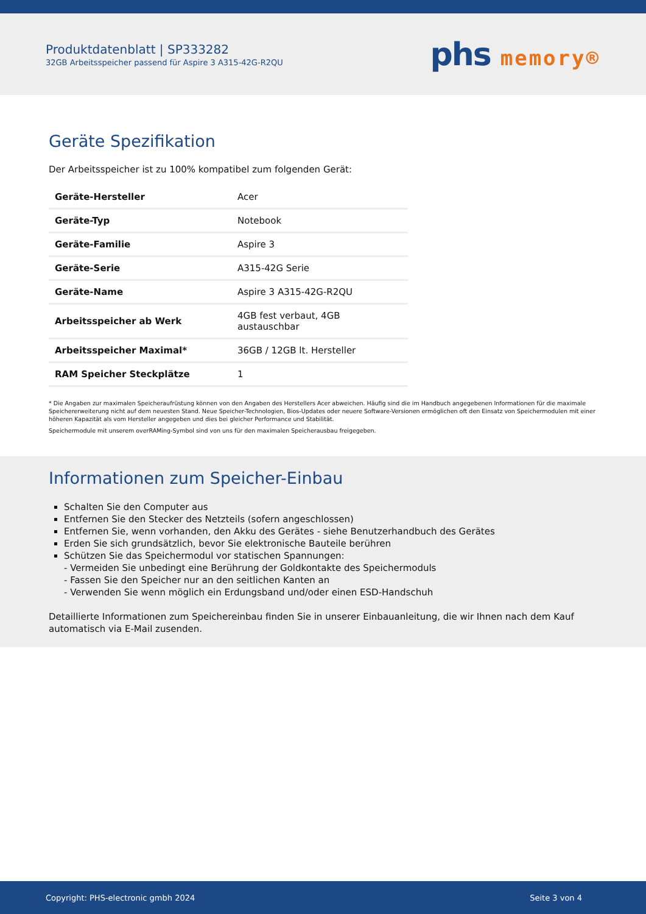Produktdatenblatt | SP333282
32GB Arbeitsspeicher passend für Aspire 3 A315-42G-R2QU
phs memory®
Geräte Spezifikation
Der Arbeitsspeicher ist zu 100% kompatibel zum folgenden Gerät:
| Geräte-Hersteller | Acer |
| Geräte-Typ | Notebook |
| Geräte-Familie | Aspire 3 |
| Geräte-Serie | A315-42G Serie |
| Geräte-Name | Aspire 3 A315-42G-R2QU |
| Arbeitsspeicher ab Werk | 4GB fest verbaut, 4GB austauschbar |
| Arbeitsspeicher Maximal* | 36GB / 12GB lt. Hersteller |
| RAM Speicher Steckplätze | 1 |
* Die Angaben zur maximalen Speicheraufrüstung können von den Angaben des Herstellers Acer abweichen. Häufig sind die im Handbuch angegebenen Informationen für die maximale Speichererweiterung nicht auf dem neuesten Stand. Neue Speicher-Technologien, Bios-Updates oder neuere Software-Versionen ermöglichen oft den Einsatz von Speichermodulen mit einer höheren Kapazität als vom Hersteller angegeben und dies bei gleicher Performance und Stabilität.
Speichermodule mit unserem overRAMing-Symbol sind von uns für den maximalen Speicherausbau freigegeben.
Informationen zum Speicher-Einbau
Schalten Sie den Computer aus
Entfernen Sie den Stecker des Netzteils (sofern angeschlossen)
Entfernen Sie, wenn vorhanden, den Akku des Gerätes - siehe Benutzerhandbuch des Gerätes
Erden Sie sich grundsätzlich, bevor Sie elektronische Bauteile berühren
Schützen Sie das Speichermodul vor statischen Spannungen:
- Vermeiden Sie unbedingt eine Berührung der Goldkontakte des Speichermoduls
- Fassen Sie den Speicher nur an den seitlichen Kanten an
- Verwenden Sie wenn möglich ein Erdungsband und/oder einen ESD-Handschuh
Detaillierte Informationen zum Speichereinbau finden Sie in unserer Einbauanleitung, die wir Ihnen nach dem Kauf automatisch via E-Mail zusenden.
Copyright: PHS-electronic gmbh 2024 Seite 3 von 4